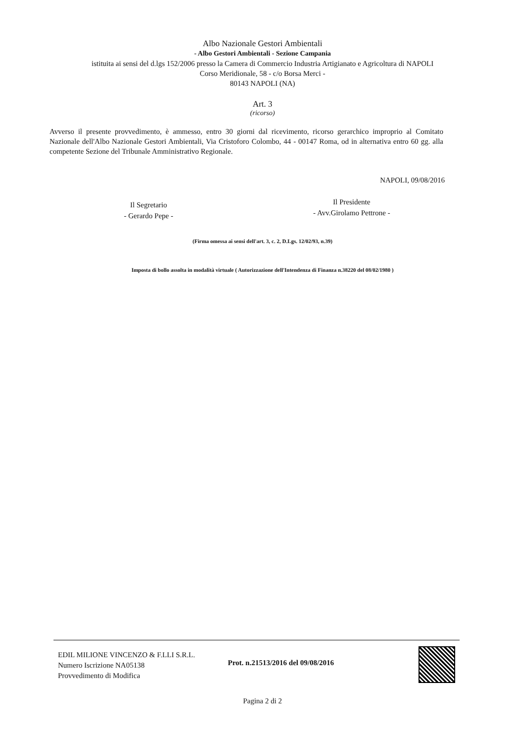Albo Nazionale Gestori Ambientali
- Albo Gestori Ambientali - Sezione Campania
istituita ai sensi del d.lgs 152/2006 presso la Camera di Commercio Industria Artigianato e Agricoltura di NAPOLI
Corso Meridionale, 58 - c/o Borsa Merci -
80143 NAPOLI (NA)
Art. 3
(ricorso)
Avverso il presente provvedimento, è ammesso, entro 30 giorni dal ricevimento, ricorso gerarchico improprio al Comitato Nazionale dell'Albo Nazionale Gestori Ambientali, Via Cristoforo Colombo, 44 - 00147 Roma, od in alternativa entro 60 gg. alla competente Sezione del Tribunale Amministrativo Regionale.
NAPOLI, 09/08/2016
Il Segretario
- Gerardo Pepe -
Il Presidente
- Avv.Girolamo Pettrone -
(Firma omessa ai sensi dell'art. 3, c. 2, D.Lgs. 12/02/93, n.39)
Imposta di bollo assolta in modalità virtuale ( Autorizzazione dell'Intendenza di Finanza n.38220 del 08/02/1980 )
EDIL MILIONE VINCENZO & F.LLI S.R.L.
Numero Iscrizione NA05138
Provvedimento di Modifica
Prot. n.21513/2016 del 09/08/2016
Pagina 2 di 2